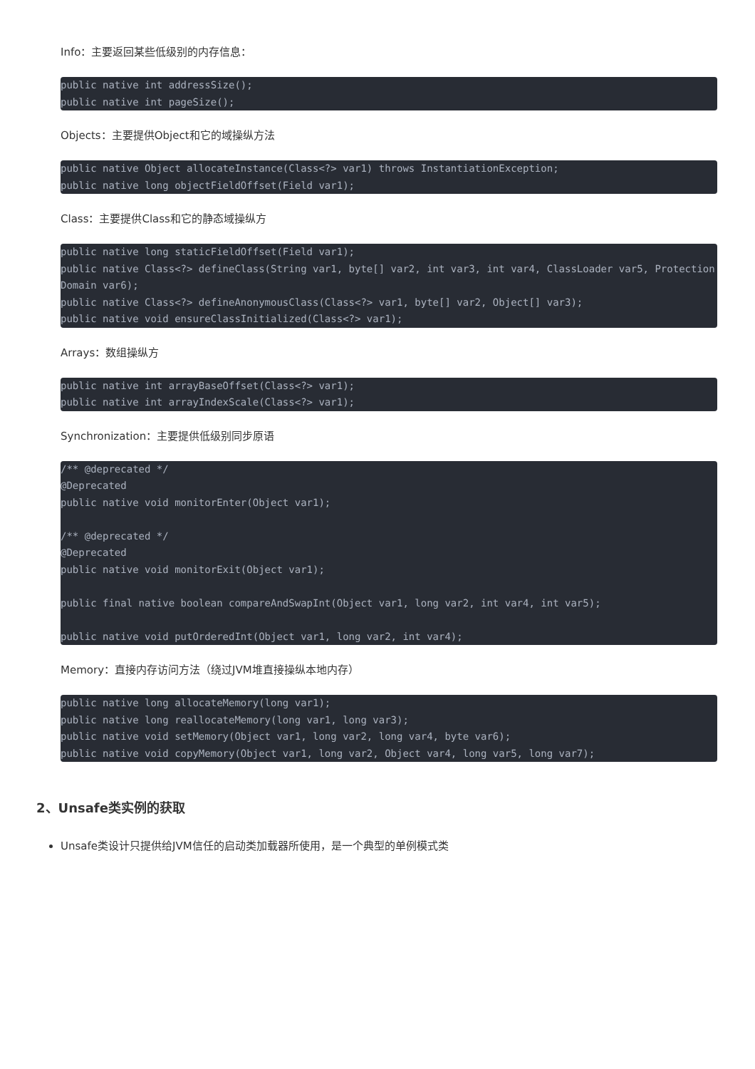Info：主要返回某些低级别的内存信息：
public native int addressSize();
public native int pageSize();
Objects：主要提供Object和它的域操纵方法
public native Object allocateInstance(Class<?> var1) throws InstantiationException;
public native long objectFieldOffset(Field var1);
Class：主要提供Class和它的静态域操纵方
public native long staticFieldOffset(Field var1);
public native Class<?> defineClass(String var1, byte[] var2, int var3, int var4, ClassLoader var5, ProtectionDomain var6);
public native Class<?> defineAnonymousClass(Class<?> var1, byte[] var2, Object[] var3);
public native void ensureClassInitialized(Class<?> var1);
Arrays：数组操纵方
public native int arrayBaseOffset(Class<?> var1);
public native int arrayIndexScale(Class<?> var1);
Synchronization：主要提供低级别同步原语
/** @deprecated */
@Deprecated
public native void monitorEnter(Object var1);

/** @deprecated */
@Deprecated
public native void monitorExit(Object var1);

public final native boolean compareAndSwapInt(Object var1, long var2, int var4, int var5);

public native void putOrderedInt(Object var1, long var2, int var4);
Memory：直接内存访问方法（绕过JVM堆直接操纵本地内存）
public native long allocateMemory(long var1);
public native long reallocateMemory(long var1, long var3);
public native void setMemory(Object var1, long var2, long var4, byte var6);
public native void copyMemory(Object var1, long var2, Object var4, long var5, long var7);
2、Unsafe类实例的获取
Unsafe类设计只提供给JVM信任的启动类加载器所使用，是一个典型的单例模式类